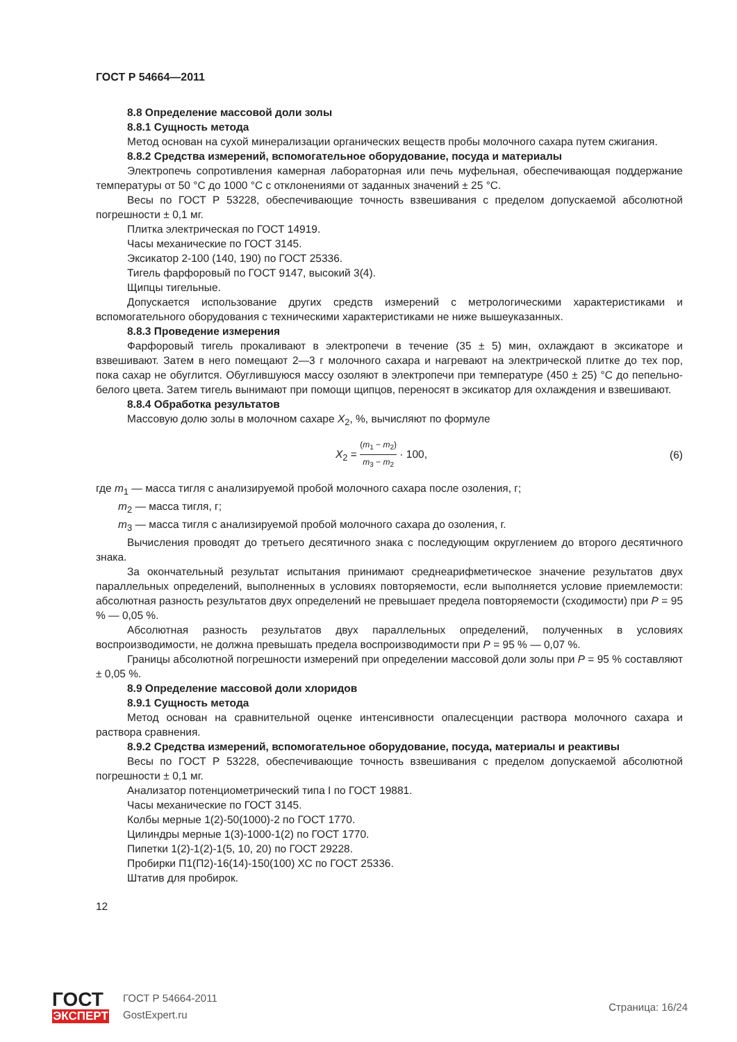ГОСТ Р 54664—2011
8.8 Определение массовой доли золы
8.8.1 Сущность метода
Метод основан на сухой минерализации органических веществ пробы молочного сахара путем сжигания.
8.8.2 Средства измерений, вспомогательное оборудование, посуда и материалы
Электропечь сопротивления камерная лабораторная или печь муфельная, обеспечивающая поддержание температуры от 50 °С до 1000 °С с отклонениями от заданных значений ± 25 °С.
Весы по ГОСТ Р 53228, обеспечивающие точность взвешивания с пределом допускаемой абсолютной погрешности ± 0,1 мг.
Плитка электрическая по ГОСТ 14919.
Часы механические по ГОСТ 3145.
Эксикатор 2-100 (140, 190) по ГОСТ 25336.
Тигель фарфоровый по ГОСТ 9147, высокий 3(4).
Щипцы тигельные.
Допускается использование других средств измерений с метрологическими характеристиками и вспомогательного оборудования с техническими характеристиками не ниже вышеуказанных.
8.8.3 Проведение измерения
Фарфоровый тигель прокаливают в электропечи в течение (35 ± 5) мин, охлаждают в эксикаторе и взвешивают. Затем в него помещают 2—3 г молочного сахара и нагревают на электрической плитке до тех пор, пока сахар не обуглится. Обуглившуюся массу озоляют в электропечи при температуре (450 ± 25) °С до пепельно-белого цвета. Затем тигель вынимают при помощи щипцов, переносят в эксикатор для охлаждения и взвешивают.
8.8.4 Обработка результатов
Массовую долю золы в молочном сахаре X<sub>2</sub>, %, вычисляют по формуле
X<sub>2</sub> = (m<sub>1</sub> − m<sub>2</sub>) m<sub>3</sub> − m<sub>2</sub> · 100, (6)
где m<sub>1</sub> — масса тигля с анализируемой пробой молочного сахара после озоления, г;
m<sub>2</sub> — масса тигля, г;
m<sub>3</sub> — масса тигля с анализируемой пробой молочного сахара до озоления, г.
Вычисления проводят до третьего десятичного знака с последующим округлением до второго десятичного знака.
За окончательный результат испытания принимают среднеарифметическое значение результатов двух параллельных определений, выполненных в условиях повторяемости, если выполняется условие приемлемости: абсолютная разность результатов двух определений не превышает предела повторяемости (сходимости) при P = 95 % — 0,05 %.
Абсолютная разность результатов двух параллельных определений, полученных в условиях воспроизводимости, не должна превышать предела воспроизводимости при P = 95 % — 0,07 %.
Границы абсолютной погрешности измерений при определении массовой доли золы при P = 95 % составляют ± 0,05 %.
8.9 Определение массовой доли хлоридов
8.9.1 Сущность метода
Метод основан на сравнительной оценке интенсивности опалесценции раствора молочного сахара и раствора сравнения.
8.9.2 Средства измерений, вспомогательное оборудование, посуда, материалы и реактивы
Весы по ГОСТ Р 53228, обеспечивающие точность взвешивания с пределом допускаемой абсолютной погрешности ± 0,1 мг.
Анализатор потенциометрический типа I по ГОСТ 19881.
Часы механические по ГОСТ 3145.
Колбы мерные 1(2)-50(1000)-2 по ГОСТ 1770.
Цилиндры мерные 1(3)-1000-1(2) по ГОСТ 1770.
Пипетки 1(2)-1(2)-1(5, 10, 20) по ГОСТ 29228.
Пробирки П1(П2)-16(14)-150(100) ХС по ГОСТ 25336.
Штатив для пробирок.
12
ГОСТ
ЭКСПЕРТ
ГОСТ Р 54664-2011
GostExpert.ru
Страница: 16/24